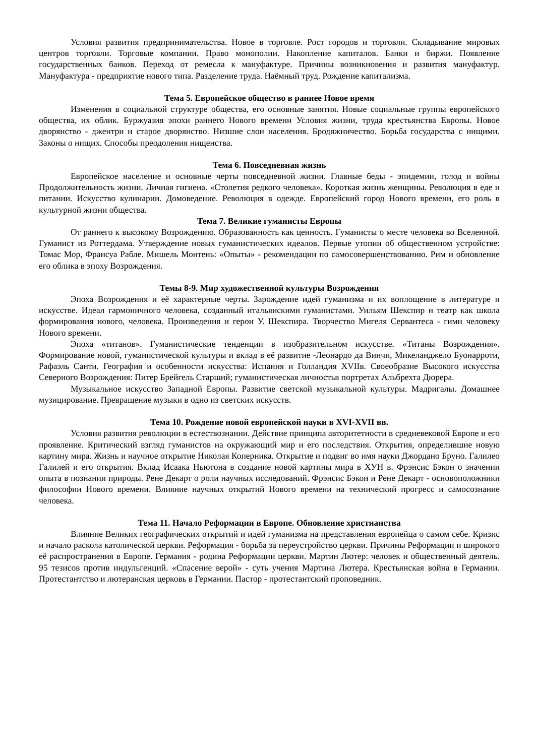Условия развития предпринимательства. Новое в торговле. Рост городов и торговли. Складывание мировых центров торговли. Торговые компании. Право монополии. Накопление капиталов. Банки и биржи. Появление государственных банков. Переход от ремесла к мануфактуре. Причины возникновения и развития мануфактур. Мануфактура - предприятие нового типа. Разделение труда. Наёмный труд. Рождение капитализма.
Тема 5. Европейское общество в раннее Новое время
Изменения в социальной структуре общества, его основные занятия. Новые социальные группы европейского общества, их облик. Буржуазия эпохи раннего Нового времени Условия жизни, труда крестьянства Европы. Новое дворянство - джентри и старое дворянство. Низшие слои населения. Бродяжничество. Борьба государства с нищими. Законы о нищих. Способы преодоления нищенства.
Тема 6. Повседневная жизнь
Европейское население и основные черты повседневной жизни. Главные беды - эпидемии, голод и войны Продолжительность жизни. Личная гигиена. «Столетия редкого человека». Короткая жизнь женщины. Революция в еде и питании. Искусство кулинарии. Домоведение. Революция в одежде. Европейский город Нового времени, его роль в культурной жизни общества.
Тема 7. Великие гуманисты Европы
От раннего к высокому Возрождению. Образованность как ценность. Гуманисты о месте человека во Вселенной. Гуманист из Роттердама. Утверждение новых гуманистических идеалов. Первые утопии об общественном устройстве: Томас Мор, Франсуа Рабле. Мишель Монтень: «Опыты» - рекомендации по самосовершенствованию. Рим и обновление его облика в эпоху Возрождения.
Темы 8-9. Мир художественной культуры Возрождения
Эпоха Возрождения и её характерные черты. Зарождение идей гуманизма и их воплощение в литературе и искусстве. Идеал гармоничного человека, созданный итальянскими гуманистами. Уильям Шекспир и театр как школа формирования нового, человека. Произведения и герои У. Шекспира. Творчество Мигеля Сервантеса - гимн человеку Нового времени.
Эпоха «титанов». Гуманистические тенденции в изобразительном искусстве. «Титаны Возрождения». Формирование новой, гуманистической культуры и вклад в её развитие -Леонардо да Винчи, Микеланджело Буонарроти, Рафаэль Санти. География и особенности искусства: Испания и Голландия XVIIв. Своеобразие Высокого искусства Северного Возрождения: Питер Брейгель Старший; гуманистическая личностьв портретах Альбрехта Дюрера.
Музыкальное искусство Западной Европы. Развитие светской музыкальной культуры. Мадригалы. Домашнее музицирование. Превращение музыки в одно из светских искусств.
Тема 10. Рождение новой европейской науки в XVI-XVII вв.
Условия развития революции в естествознании. Действие принципа авторитетности в средневековой Европе и его проявление. Критический взгляд гуманистов на окружающий мир и его последствия. Открытия, определившие новую картину мира. Жизнь и научное открытие Николая Коперника. Открытие и подвиг во имя науки Джордано Бруно. Галилео Галилей и его открытия. Вклад Исаака Ньютона в создание новой картины мира в ХУН в. Фрэнсис Бэкон о значении опыта в познании природы. Рене Декарт о роли научных исследований. Фрэнсис Бэкон и Рене Декарт - основоположники философии Нового времени. Влияние научных открытий Нового времени на технический прогресс и самосознание человека.
Тема 11. Начало Реформации в Европе. Обновление христианства
Влияние Великих географических открытий и идей гуманизма на представления европейца о самом себе. Кризис и начало раскола католической церкви. Реформация - борьба за переустройство церкви. Причины Реформации и широкого её распространения в Европе. Германия - родина Реформации церкви. Мартин Лютер: человек и общественный деятель. 95 тезисов против индульгенций. «Спасение верой» - суть учения Мартина Лютера. Крестьянская война в Германии. Протестантство и лютеранская церковь в Германии. Пастор - протестантский проповедник.